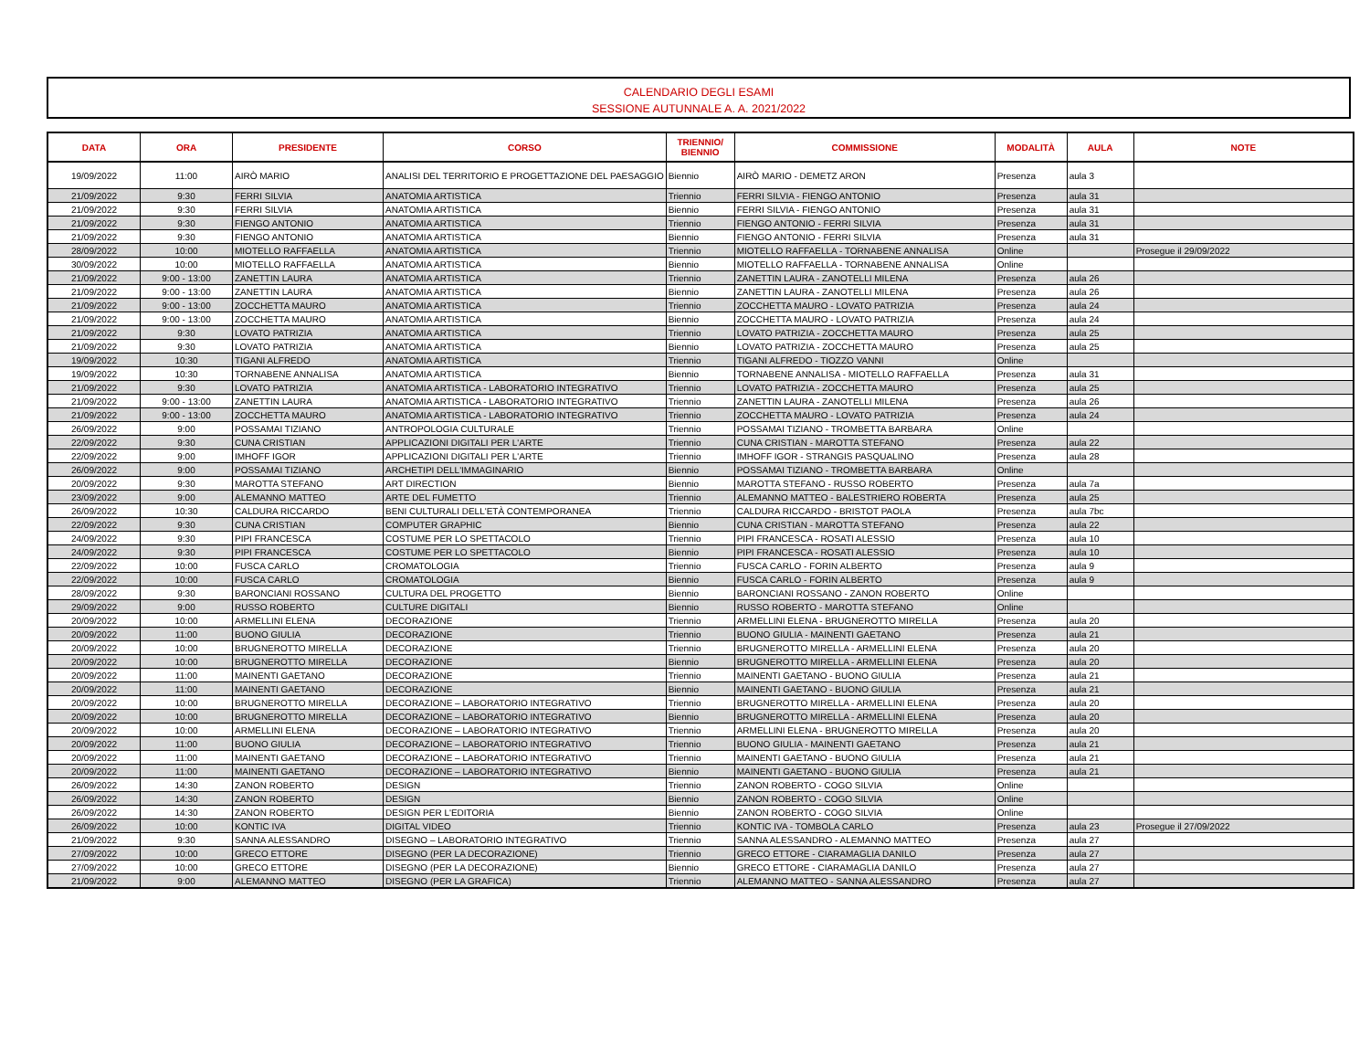CALENDARIO DEGLI ESAMI
SESSIONE AUTUNNALE A. A. 2021/2022
| DATA | ORA | PRESIDENTE | CORSO | TRIENNIO/ BIENNIO | COMMISSIONE | MODALITÀ | AULA | NOTE |
| --- | --- | --- | --- | --- | --- | --- | --- | --- |
| 19/09/2022 | 11:00 | AIRÒ MARIO | ANALISI DEL TERRITORIO E PROGETTAZIONE DEL PAESAGGIO | Biennio | AIRÒ MARIO - DEMETZ ARON | Presenza | aula 3 | |
| 21/09/2022 | 9:30 | FERRI SILVIA | ANATOMIA ARTISTICA | Triennio | FERRI SILVIA - FIENGO ANTONIO | Presenza | aula 31 | |
| 21/09/2022 | 9:30 | FERRI SILVIA | ANATOMIA ARTISTICA | Biennio | FERRI SILVIA - FIENGO ANTONIO | Presenza | aula 31 | |
| 21/09/2022 | 9:30 | FIENGO ANTONIO | ANATOMIA ARTISTICA | Triennio | FIENGO ANTONIO - FERRI SILVIA | Presenza | aula 31 | |
| 21/09/2022 | 9:30 | FIENGO ANTONIO | ANATOMIA ARTISTICA | Biennio | FIENGO ANTONIO - FERRI SILVIA | Presenza | aula 31 | |
| 28/09/2022 | 10:00 | MIOTELLO RAFFAELLA | ANATOMIA ARTISTICA | Triennio | MIOTELLO RAFFAELLA - TORNABENE ANNALISA | Online | | Prosegue il 29/09/2022 |
| 30/09/2022 | 10:00 | MIOTELLO RAFFAELLA | ANATOMIA ARTISTICA | Biennio | MIOTELLO RAFFAELLA - TORNABENE ANNALISA | Online | | |
| 21/09/2022 | 9:00 - 13:00 | ZANETTIN LAURA | ANATOMIA ARTISTICA | Triennio | ZANETTIN LAURA - ZANOTELLI MILENA | Presenza | aula 26 | |
| 21/09/2022 | 9:00 - 13:00 | ZANETTIN LAURA | ANATOMIA ARTISTICA | Biennio | ZANETTIN LAURA - ZANOTELLI MILENA | Presenza | aula 26 | |
| 21/09/2022 | 9:00 - 13:00 | ZOCCHETTA MAURO | ANATOMIA ARTISTICA | Triennio | ZOCCHETTA MAURO - LOVATO PATRIZIA | Presenza | aula 24 | |
| 21/09/2022 | 9:00 - 13:00 | ZOCCHETTA MAURO | ANATOMIA ARTISTICA | Biennio | ZOCCHETTA MAURO - LOVATO PATRIZIA | Presenza | aula 24 | |
| 21/09/2022 | 9:30 | LOVATO PATRIZIA | ANATOMIA ARTISTICA | Triennio | LOVATO PATRIZIA - ZOCCHETTA MAURO | Presenza | aula 25 | |
| 21/09/2022 | 9:30 | LOVATO PATRIZIA | ANATOMIA ARTISTICA | Biennio | LOVATO PATRIZIA - ZOCCHETTA MAURO | Presenza | aula 25 | |
| 19/09/2022 | 10:30 | TIGANI ALFREDO | ANATOMIA ARTISTICA | Triennio | TIGANI ALFREDO - TIOZZO VANNI | Online | | |
| 19/09/2022 | 10:30 | TORNABENE ANNALISA | ANATOMIA ARTISTICA | Biennio | TORNABENE ANNALISA - MIOTELLO RAFFAELLA | Presenza | aula 31 | |
| 21/09/2022 | 9:30 | LOVATO PATRIZIA | ANATOMIA ARTISTICA - LABORATORIO INTEGRATIVO | Triennio | LOVATO PATRIZIA - ZOCCHETTA MAURO | Presenza | aula 25 | |
| 21/09/2022 | 9:00 - 13:00 | ZANETTIN LAURA | ANATOMIA ARTISTICA - LABORATORIO INTEGRATIVO | Triennio | ZANETTIN LAURA - ZANOTELLI MILENA | Presenza | aula 26 | |
| 21/09/2022 | 9:00 - 13:00 | ZOCCHETTA MAURO | ANATOMIA ARTISTICA - LABORATORIO INTEGRATIVO | Triennio | ZOCCHETTA MAURO - LOVATO PATRIZIA | Presenza | aula 24 | |
| 26/09/2022 | 9:00 | POSSAMAI TIZIANO | ANTROPOLOGIA CULTURALE | Triennio | POSSAMAI TIZIANO - TROMBETTA BARBARA | Online | | |
| 22/09/2022 | 9:30 | CUNA CRISTIAN | APPLICAZIONI DIGITALI PER L'ARTE | Triennio | CUNA CRISTIAN - MAROTTA STEFANO | Presenza | aula 22 | |
| 22/09/2022 | 9:00 | IMHOFF IGOR | APPLICAZIONI DIGITALI PER L'ARTE | Triennio | IMHOFF IGOR - STRANGIS PASQUALINO | Presenza | aula 28 | |
| 26/09/2022 | 9:00 | POSSAMAI TIZIANO | ARCHETIPI DELL'IMMAGINARIO | Biennio | POSSAMAI TIZIANO - TROMBETTA BARBARA | Online | | |
| 20/09/2022 | 9:30 | MAROTTA STEFANO | ART DIRECTION | Biennio | MAROTTA STEFANO - RUSSO ROBERTO | Presenza | aula 7a | |
| 23/09/2022 | 9:00 | ALEMANNO MATTEO | ARTE DEL FUMETTO | Triennio | ALEMANNO MATTEO - BALESTRIERO ROBERTA | Presenza | aula 25 | |
| 26/09/2022 | 10:30 | CALDURA RICCARDO | BENI CULTURALI DELL'ETÀ CONTEMPORANEA | Triennio | CALDURA RICCARDO - BRISTOT PAOLA | Presenza | aula 7bc | |
| 22/09/2022 | 9:30 | CUNA CRISTIAN | COMPUTER GRAPHIC | Biennio | CUNA CRISTIAN - MAROTTA STEFANO | Presenza | aula 22 | |
| 24/09/2022 | 9:30 | PIPI FRANCESCA | COSTUME PER LO SPETTACOLO | Triennio | PIPI FRANCESCA - ROSATI ALESSIO | Presenza | aula 10 | |
| 24/09/2022 | 9:30 | PIPI FRANCESCA | COSTUME PER LO SPETTACOLO | Biennio | PIPI FRANCESCA - ROSATI ALESSIO | Presenza | aula 10 | |
| 22/09/2022 | 10:00 | FUSCA CARLO | CROMATOLOGIA | Triennio | FUSCA CARLO - FORIN ALBERTO | Presenza | aula 9 | |
| 22/09/2022 | 10:00 | FUSCA CARLO | CROMATOLOGIA | Biennio | FUSCA CARLO - FORIN ALBERTO | Presenza | aula 9 | |
| 28/09/2022 | 9:30 | BARONCIANI ROSSANO | CULTURA DEL PROGETTO | Biennio | BARONCIANI ROSSANO - ZANON ROBERTO | Online | | |
| 29/09/2022 | 9:00 | RUSSO ROBERTO | CULTURE DIGITALI | Biennio | RUSSO ROBERTO - MAROTTA STEFANO | Online | | |
| 20/09/2022 | 10:00 | ARMELLINI ELENA | DECORAZIONE | Triennio | ARMELLINI ELENA - BRUGNEROTTO MIRELLA | Presenza | aula 20 | |
| 20/09/2022 | 11:00 | BUONO GIULIA | DECORAZIONE | Triennio | BUONO GIULIA - MAINENTI GAETANO | Presenza | aula 21 | |
| 20/09/2022 | 10:00 | BRUGNEROTTO MIRELLA | DECORAZIONE | Triennio | BRUGNEROTTO MIRELLA - ARMELLINI ELENA | Presenza | aula 20 | |
| 20/09/2022 | 10:00 | BRUGNEROTTO MIRELLA | DECORAZIONE | Biennio | BRUGNEROTTO MIRELLA - ARMELLINI ELENA | Presenza | aula 20 | |
| 20/09/2022 | 11:00 | MAINENTI GAETANO | DECORAZIONE | Triennio | MAINENTI GAETANO - BUONO GIULIA | Presenza | aula 21 | |
| 20/09/2022 | 11:00 | MAINENTI GAETANO | DECORAZIONE | Biennio | MAINENTI GAETANO - BUONO GIULIA | Presenza | aula 21 | |
| 20/09/2022 | 10:00 | BRUGNEROTTO MIRELLA | DECORAZIONE – LABORATORIO INTEGRATIVO | Triennio | BRUGNEROTTO MIRELLA - ARMELLINI ELENA | Presenza | aula 20 | |
| 20/09/2022 | 10:00 | BRUGNEROTTO MIRELLA | DECORAZIONE – LABORATORIO INTEGRATIVO | Biennio | BRUGNEROTTO MIRELLA - ARMELLINI ELENA | Presenza | aula 20 | |
| 20/09/2022 | 10:00 | ARMELLINI ELENA | DECORAZIONE – LABORATORIO INTEGRATIVO | Triennio | ARMELLINI ELENA - BRUGNEROTTO MIRELLA | Presenza | aula 20 | |
| 20/09/2022 | 11:00 | BUONO GIULIA | DECORAZIONE – LABORATORIO INTEGRATIVO | Triennio | BUONO GIULIA - MAINENTI GAETANO | Presenza | aula 21 | |
| 20/09/2022 | 11:00 | MAINENTI GAETANO | DECORAZIONE – LABORATORIO INTEGRATIVO | Triennio | MAINENTI GAETANO - BUONO GIULIA | Presenza | aula 21 | |
| 20/09/2022 | 11:00 | MAINENTI GAETANO | DECORAZIONE – LABORATORIO INTEGRATIVO | Biennio | MAINENTI GAETANO - BUONO GIULIA | Presenza | aula 21 | |
| 26/09/2022 | 14:30 | ZANON ROBERTO | DESIGN | Triennio | ZANON ROBERTO - COGO SILVIA | Online | | |
| 26/09/2022 | 14:30 | ZANON ROBERTO | DESIGN | Biennio | ZANON ROBERTO - COGO SILVIA | Online | | |
| 26/09/2022 | 14:30 | ZANON ROBERTO | DESIGN PER L'EDITORIA | Biennio | ZANON ROBERTO - COGO SILVIA | Online | | |
| 26/09/2022 | 10:00 | KONTIC IVA | DIGITAL VIDEO | Triennio | KONTIC IVA - TOMBOLA CARLO | Presenza | aula 23 | Prosegue il 27/09/2022 |
| 21/09/2022 | 9:30 | SANNA ALESSANDRO | DISEGNO – LABORATORIO INTEGRATIVO | Triennio | SANNA ALESSANDRO - ALEMANNO MATTEO | Presenza | aula 27 | |
| 27/09/2022 | 10:00 | GRECO ETTORE | DISEGNO (PER LA DECORAZIONE) | Triennio | GRECO ETTORE - CIARAMAGLIA DANILO | Presenza | aula 27 | |
| 27/09/2022 | 10:00 | GRECO ETTORE | DISEGNO (PER LA DECORAZIONE) | Biennio | GRECO ETTORE - CIARAMAGLIA DANILO | Presenza | aula 27 | |
| 21/09/2022 | 9:00 | ALEMANNO MATTEO | DISEGNO (PER LA GRAFICA) | Triennio | ALEMANNO MATTEO - SANNA ALESSANDRO | Presenza | aula 27 | |